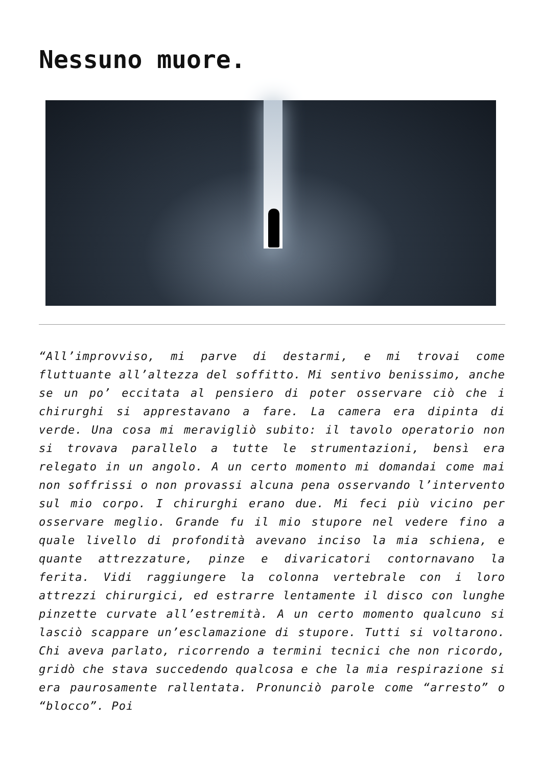Nessuno muore.
“All’improvviso, mi parve di destarmi, e mi trovai come fluttuante all’altezza del soffitto. Mi sentivo benissimo, anche se un po’ eccitata al pensiero di poter osservare ciò che i chirurghi si apprestavano a fare. La camera era dipinta di verde. Una cosa mi meravigliò subito: il tavolo operatorio non si trovava parallelo a tutte le strumentazioni, bensì era relegato in un angolo. A un certo momento mi domandai come mai non soffrissi o non provassi alcuna pena osservando l’intervento sul mio corpo. I chirurghi erano due. Mi feci più vicino per osservare meglio. Grande fu il mio stupore nel vedere fino a quale livello di profondità avevano inciso la mia schiena, e quante attrezzature, pinze e divaricatori contornavano la ferita. Vidi raggiungere la colonna vertebrale con i loro attrezzi chirurgici, ed estrarre lentamente il disco con lunghe pinzette curvate all’estremità. A un certo momento qualcuno si lasciò scappare un’esclamazione di stupore. Tutti si voltarono. Chi aveva parlato, ricorrendo a termini tecnici che non ricordo, gridò che stava succedendo qualcosa e che la mia respirazione si era paurosamente rallentata. Pronunciò parole come “arresto” o “blocco”. Poi